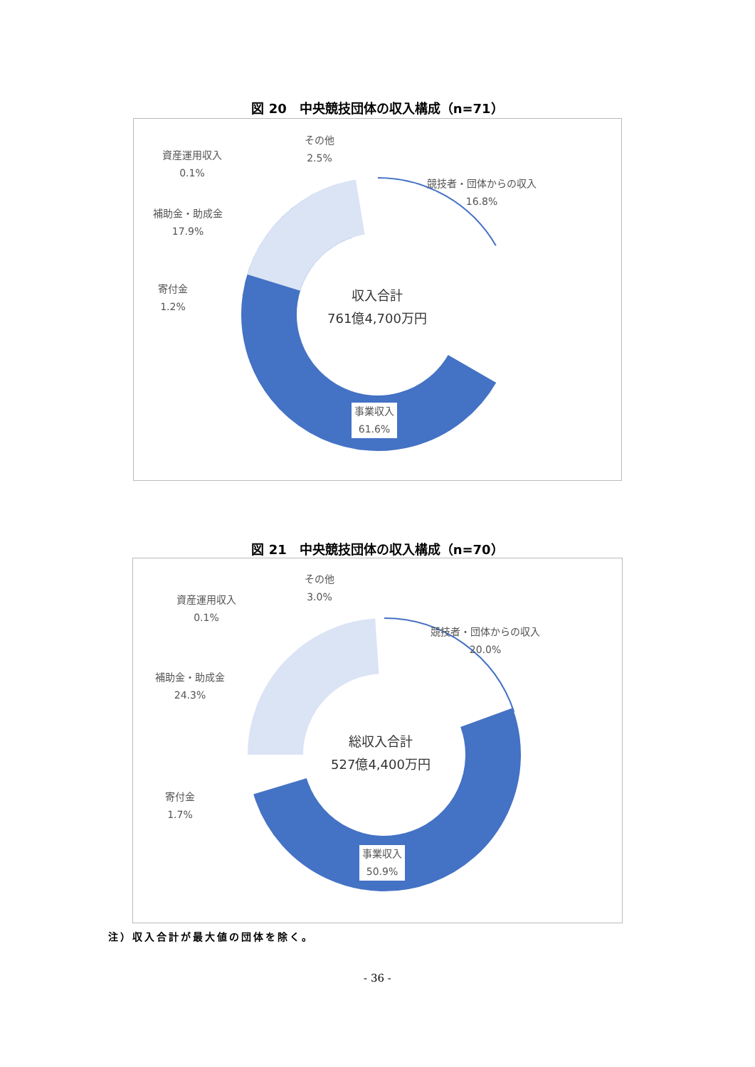図 20　中央競技団体の収入構成（n=71）
競技者・団体からの収入
16.8%
その他
2.5%
資産運用収入
0.1%
補助金・助成金
17.9%
寄付金
1.2%
事業収入
61.6%
収入合計
761億4,700万円
図 21　中央競技団体の収入構成（n=70）
競技者・団体からの収入
20.0%
その他
3.0%
資産運用収入
0.1%
補助金・助成金
24.3%
寄付金
1.7%
事業収入
50.9%
総収入合計
527億4,400万円
注）収入合計が最大値の団体を除く。
- 36 -